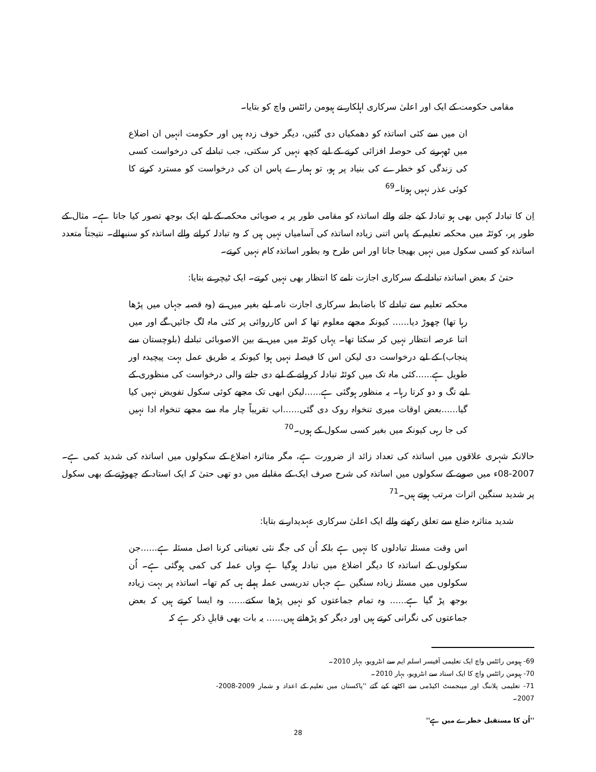مقامی حکومت کے ایک اور اعلیٰ سرکاری اہلکار نے ہیومن رائٹس واچ کو بتایا۔
ان میں سے کئی اساتذہ کو دھمکیاں دی گئیں، دیگر خوف زدہ ہیں اور حکومت انہیں ان اضلاع میں ٹھہرنے کی حوصلہ افزائی کرنے کے لیے کچھ نہیں کر سکتی، جب تبادلے کی درخواست کسی کی زندگی کو خطرے کی بنیاد پر ہو، تو ہمارے پاس ان کی درخواست کو مسترد کرنے کا کوئی عذر نہیں ہوتا۔<sup>69</sup>
اِن کا تبادلہ کہیں بھی ہو تبادلہ کیے جانے والے اساتذہ کو مقامی طور پر یہ صوبائی محکمہ کے لیے ایک بوجھ تصور کیا جاتا ہے۔ مثال کے طور پر، کوئٹہ میں محکمہ تعلیم کے پاس اتنی زیادہ اساتذہ کی آسامیاں نہیں ہیں کہ وہ تبادلہ کرانے والے اساتذہ کو سنبھالے۔ نتیجتاً متعدد اساتذہ کو کسی سکول میں نہیں بھیجا جاتا اور اس طرح وہ بطور اساتذہ کام نہیں کرتے۔
حتیٰ کہ بعض اساتذہ تبادلے کے سرکاری اجازت نامے کا انتظار بھی نہیں کرتے۔ ایک ٹیچر نے بتایا:
محکمہ تعلیم سے تبادلے کا باضابطہ سرکاری اجازت نامہ لیے بغیر میں نے (وہ قصبہ جہاں میں پڑھا رہا تھا) چھوڑ دیا...... کیونکہ مجھے معلوم تھا کہ اس کارروائی پر کئی ماہ لگ جائیں گے اور میں اتنا عرصہ انتظار نہیں کر سکتا تھا۔ یہاں کوئٹہ میں میں نے بین الاصوبائی تبادلے (بلوچستان سے پنجاب) کے لیے درخواست دی لیکن اس کا فیصلہ نہیں ہوا کیونکہ یہ طریق عمل بہت پیچیدہ اور طویل ہے......کئی ماہ تک میں کوئٹہ تبادلہ کروانے کے لیے دی جانے والی درخواست کی منظوری کے لیے تگ و دو کرتا رہا۔ یہ منظور ہوگئی ہے......لیکن ابھی تک مجھے کوئی سکول تفویض نہیں کیا گیا......بعض اوقات میری تنخواہ روک دی گئی......اب تقریباً چار ماہ سے مجھے تنخواہ ادا نہیں کی جا رہی کیونکہ میں بغیر کسی سکول کے ہوں۔<sup>70</sup>
حالانکہ شہری علاقوں میں اساتذہ کی تعداد زائد از ضرورت ہے، مگر متاثرہ اضلاع کے سکولوں میں اساتذہ کی شدید کمی ہے۔ 2007-08ء میں صوبے کے سکولوں میں اساتذہ کی شرح صرف ایک کے مقابلے میں دو تھی حتیٰ کہ ایک استاد کے چھوڑنے کے بھی سکول پر شدید سنگین اثرات مرتب ہوتے ہیں۔<sup>71</sup>
شدید متاثرہ ضلع سے تعلق رکھنے والے ایک اعلیٰ سرکاری عہدیدار نے بتایا:
اس وقت مسئلہ تبادلوں کا نہیں ہے بلکہ اُن کی جگہ نئی تعیناتی کرنا اصل مسئلہ ہے......جن سکولوں کے اساتذہ کا دیگر اضلاع میں تبادلہ ہوگیا ہے وہاں عملہ کی کمی ہوگئی ہے۔ اُن سکولوں میں مسئلہ زیادہ سنگین ہے جہاں تدریسی عملہ پہلے ہی کم تھا۔ اساتذہ پر بہت زیادہ بوجھ پڑ گیا ہے...... وہ تمام جماعتوں کو نہیں پڑھا سکتے...... وہ ایسا کرتے ہیں کہ بعض جماعتوں کی نگرانی کرتے ہیں اور دیگر کو پڑھاتے ہیں...... یہ بات بھی قابلِ ذکر ہے کہ
69- ہیومن رائٹس واچ ایک تعلیمی آفیسر اسلم ایم سے انٹرویو، بہار 2010۔
70- ہیومن رائٹس واچ کا ایک استاد سے انٹرویو، بہار 2010۔
71- تعلیمی پلاننگ اور مینجمنٹ اکیڈمی سے اکٹھے کیے گئے ''پاکستان میں تعلیم کے اعداد و شمار 2009-2008-2007۔
''اُن کا مستقبل خطرے میں ہے''
28